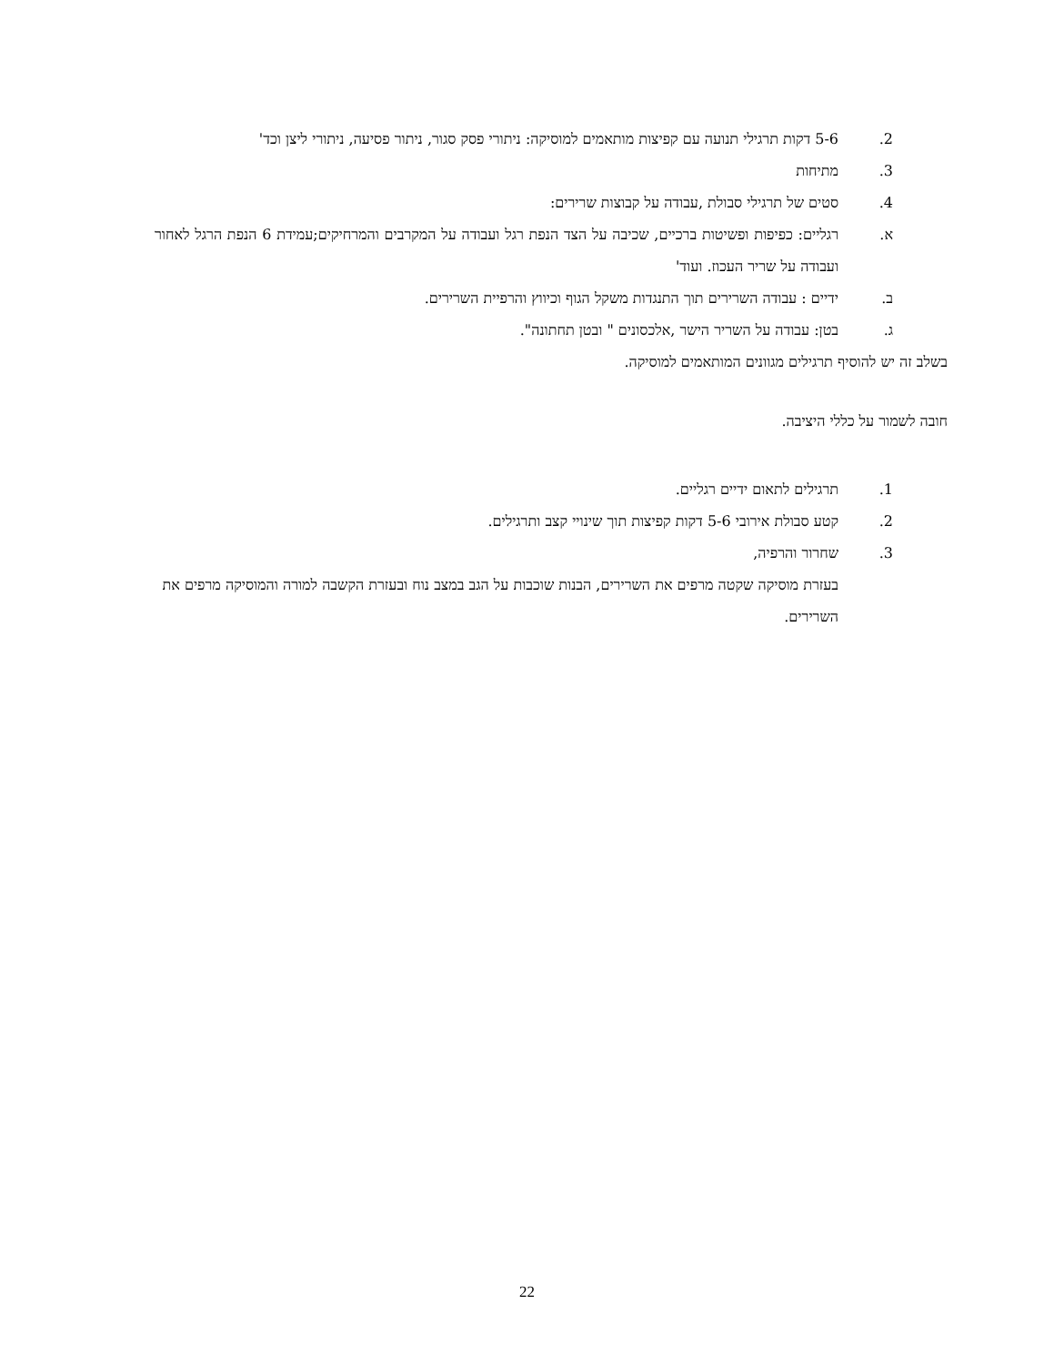2. 5-6 דקות תרגילי תנועה עם קפיצות מותאמים למוסיקה: ניתורי פסק סגור, ניתור פסיעה, ניתורי ליצן וכד'
3. מתיחות
4. סטים של תרגילי סבולת ,עבודה על קבוצות שרירים:
א. רגליים: כפיפות ופשיטות ברכיים, שכיבה על הצד הנפת רגל ועבודה על המקרבים והמרחיקים;עמידת 6 הנפת הרגל לאחור ועבודה על שריר העכוז. ועוד'
ב. ידיים : עבודה השרירים תוך התנגדות משקל הגוף וכיווץ והרפיית השרירים.
ג. בטן: עבודה על השריר הישר ,אלכסונים " ובטן תחתונה".
בשלב זה יש להוסיף תרגילים מגוונים המותאמים למוסיקה.
חובה לשמור על כללי היציבה.
1. תרגילים לתאום ידיים רגליים.
2. קטע סבולת אירובי 5-6 דקות קפיצות תוך שינויי קצב ותרגילים.
3. שחרור והרפיה,
בעזרת מוסיקה שקטה מרפים את השרירים, הבנות שוכבות על הגב במצב נוח ובעזרת הקשבה למורה והמוסיקה מרפים את השרירים.
22